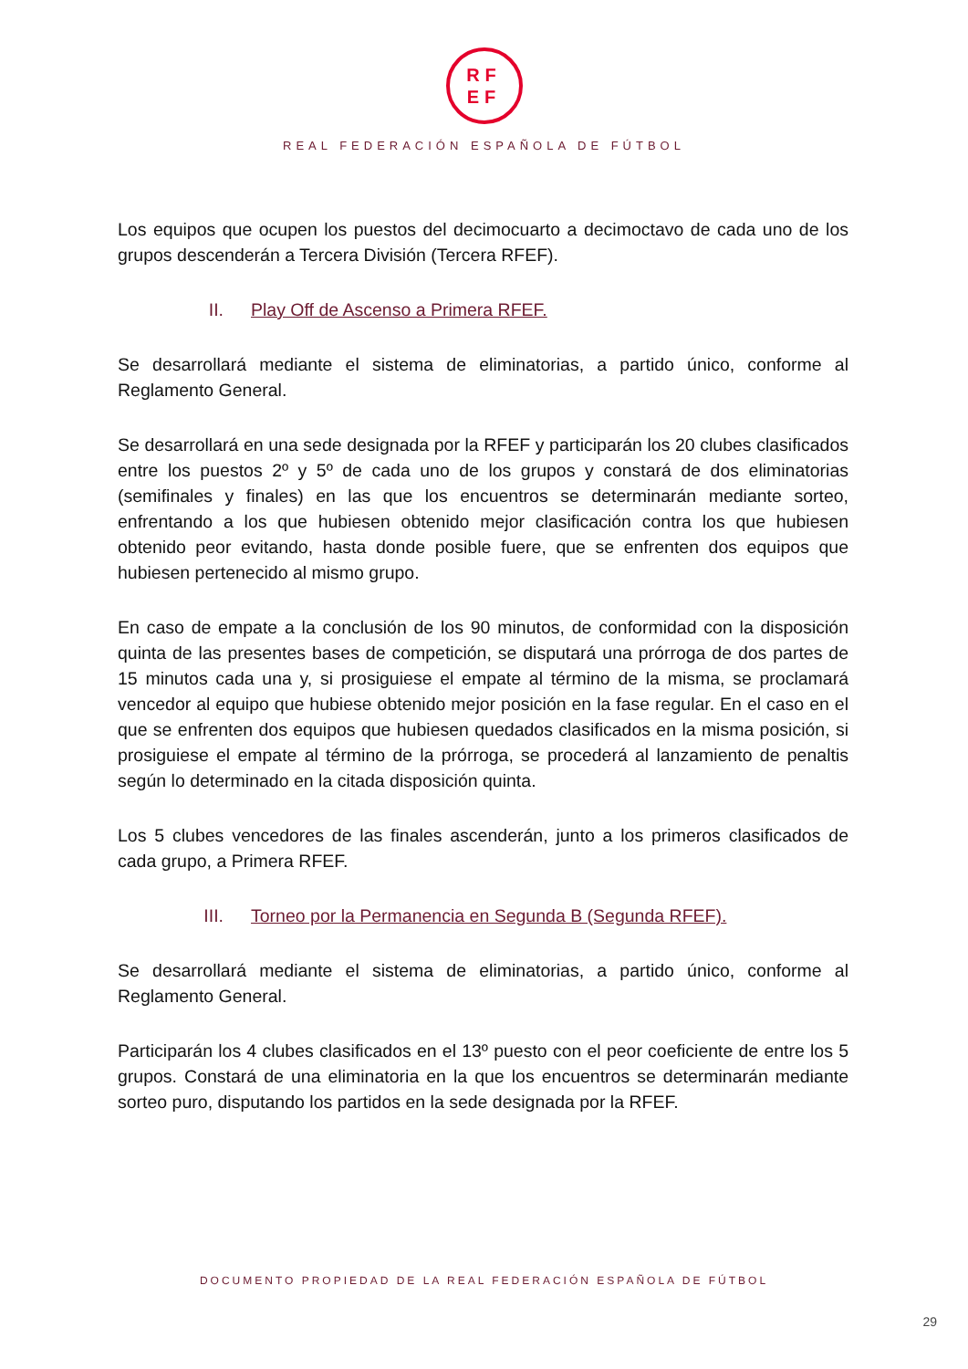RF
EF
REAL FEDERACIÓN ESPAÑOLA DE FÚTBOL
Los equipos que ocupen los puestos del decimocuarto a decimoctavo de cada uno de los grupos descenderán a Tercera División (Tercera RFEF).
II. Play Off de Ascenso a Primera RFEF.
Se desarrollará mediante el sistema de eliminatorias, a partido único, conforme al Reglamento General.
Se desarrollará en una sede designada por la RFEF y participarán los 20 clubes clasificados entre los puestos 2º y 5º de cada uno de los grupos y constará de dos eliminatorias (semifinales y finales) en las que los encuentros se determinarán mediante sorteo, enfrentando a los que hubiesen obtenido mejor clasificación contra los que hubiesen obtenido peor evitando, hasta donde posible fuere, que se enfrenten dos equipos que hubiesen pertenecido al mismo grupo.
En caso de empate a la conclusión de los 90 minutos, de conformidad con la disposición quinta de las presentes bases de competición, se disputará una prórroga de dos partes de 15 minutos cada una y, si prosiguiese el empate al término de la misma, se proclamará vencedor al equipo que hubiese obtenido mejor posición en la fase regular. En el caso en el que se enfrenten dos equipos que hubiesen quedados clasificados en la misma posición, si prosiguiese el empate al término de la prórroga, se procederá al lanzamiento de penaltis según lo determinado en la citada disposición quinta.
Los 5 clubes vencedores de las finales ascenderán, junto a los primeros clasificados de cada grupo, a Primera RFEF.
III. Torneo por la Permanencia en Segunda B (Segunda RFEF).
Se desarrollará mediante el sistema de eliminatorias, a partido único, conforme al Reglamento General.
Participarán los 4 clubes clasificados en el 13º puesto con el peor coeficiente de entre los 5 grupos. Constará de una eliminatoria en la que los encuentros se determinarán mediante sorteo puro, disputando los partidos en la sede designada por la RFEF.
DOCUMENTO PROPIEDAD DE LA REAL FEDERACIÓN ESPAÑOLA DE FÚTBOL
29